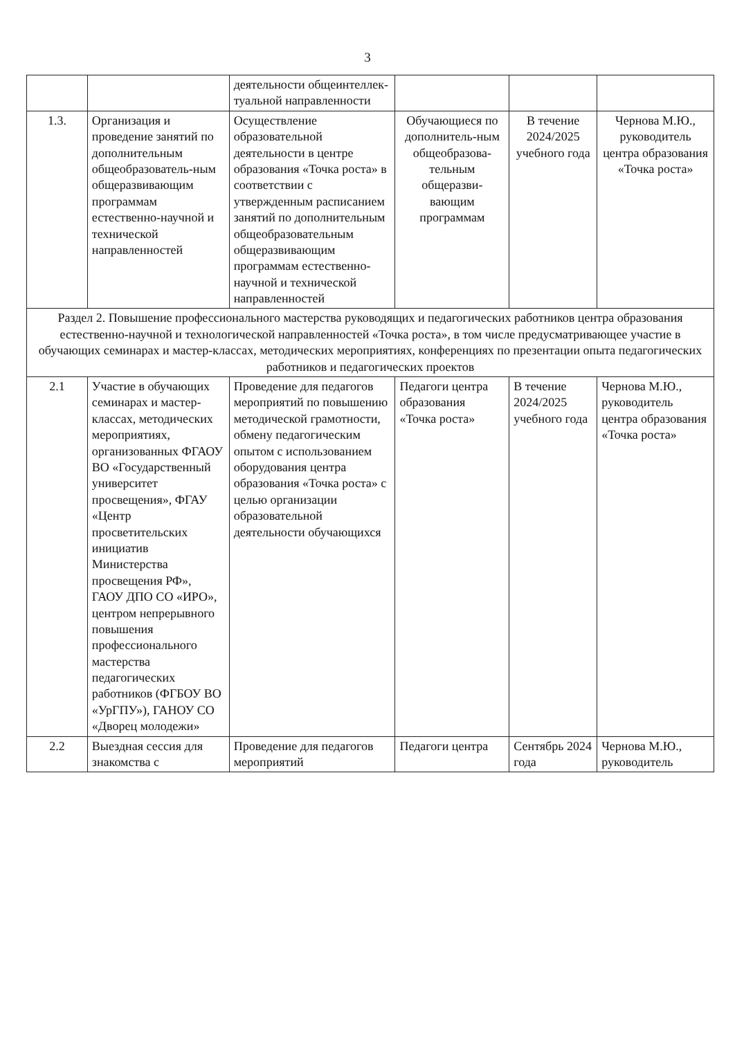3
| | | деятельности общеинтеллек-туальной направленности | | | |
| 1.3. | Организация и проведение занятий по дополнительным общеобразователь-ным общеразвивающим программам естественно-научной и технической направленностей | Осуществление образовательной деятельности в центре образования «Точка роста» в соответствии с утвержденным расписанием занятий по дополнительным общеобразовательным общеразвивающим программам естественно-научной и технической направленностей | Обучающиеся по дополнитель-ным общеобразова-тельным общеразви-вающим программам | В течение 2024/2025 учебного года | Чернова М.Ю., руководитель центра образования «Точка роста» |
| Раздел 2. Повышение профессионального мастерства руководящих и педагогических работников центра образования естественно-научной и технологической направленностей «Точка роста», в том числе предусматривающее участие в обучающих семинарах и мастер-классах, методических мероприятиях, конференциях по презентации опыта педагогических работников и педагогических проектов | | | | | |
| 2.1 | Участие в обучающих семинарах и мастер-классах, методических мероприятиях, организованных ФГАОУ ВО «Государственный университет просвещения», ФГАУ «Центр просветительских инициатив Министерства просвещения РФ», ГАОУ ДПО СО «ИРО», центром непрерывного повышения профессионального мастерства педагогических работников (ФГБОУ ВО «УрГПУ»), ГАНОУ СО «Дворец молодежи» | Проведение для педагогов мероприятий по повышению методической грамотности, обмену педагогическим опытом с использованием оборудования центра образования «Точка роста» с целью организации образовательной деятельности обучающихся | Педагоги центра образования «Точка роста» | В течение 2024/2025 учебного года | Чернова М.Ю., руководитель центра образования «Точка роста» |
| 2.2 | Выездная сессия для знакомства с | Проведение для педагогов мероприятий | Педагоги центра | Сентябрь 2024 года | Чернова М.Ю., руководитель |